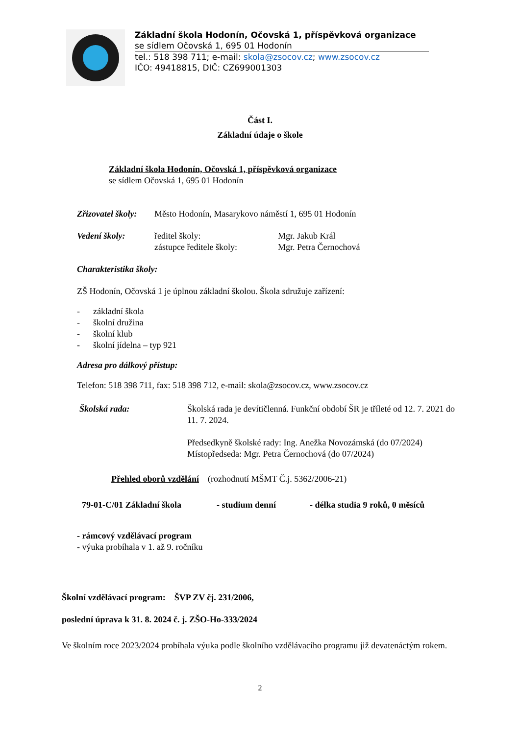Základní škola Hodonín, Očovská 1, příspěvková organizace
se sídlem Očovská 1, 695 01 Hodonín
tel.: 518 398 711; e-mail: skola@zsocov.cz; www.zsocov.cz
IČO: 49418815, DIČ: CZ699001303
Část I.
Základní údaje o škole
Základní škola Hodonín, Očovská 1, příspěvková organizace
se sídlem Očovská 1, 695 01 Hodonín
Zřizovatel školy: Město Hodonín, Masarykovo náměstí 1, 695 01 Hodonín
Vedení školy: ředitel školy:
zástupce ředitele školy: Mgr. Jakub Král
Mgr. Petra Černochová
Charakteristika školy:
ZŠ Hodonín, Očovská 1 je úplnou základní školou. Škola sdružuje zařízení:
- základní škola
- školní družina
- školní klub
- školní jídelna – typ 921
Adresa pro dálkový přístup:
Telefon: 518 398 711, fax: 518 398 712, e-mail: skola@zsocov.cz, www.zsocov.cz
Školská rada: Školská rada je devítičlenná. Funkční období ŠR je tříleté od 12. 7. 2021 do 11. 7. 2024.
Předsedkyně školské rady: Ing. Anežka Novozámská (do 07/2024)
Místopředseda: Mgr. Petra Černochová (do 07/2024)
Přehled oborů vzdělání (rozhodnutí MŠMT Č.j. 5362/2006-21)
79-01-C/01 Základní škola - studium denní - délka studia 9 roků, 0 měsíců
- rámcový vzdělávací program
- výuka probíhala v 1. až 9. ročníku
Školní vzdělávací program: ŠVP ZV čj. 231/2006,
poslední úprava k 31. 8. 2024 č. j. ZŠO-Ho-333/2024
Ve školním roce 2023/2024 probíhala výuka podle školního vzdělávacího programu již devatenáctým rokem.
2